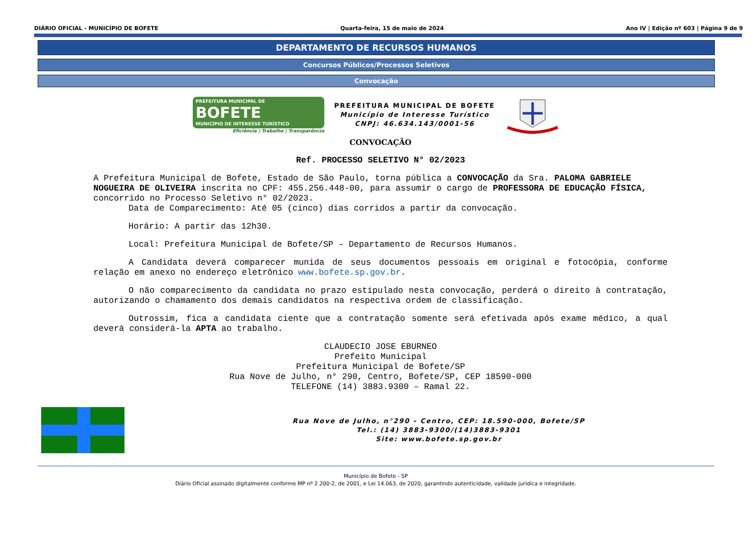DIÁRIO OFICIAL - MUNICÍPIO DE BOFETE Quarta-feira, 15 de maio de 2024 Ano IV | Edição nº 603 | Página 9 de 9
DEPARTAMENTO DE RECURSOS HUMANOS
Concursos Públicos/Processos Seletivos
Convocação
PREFEITURA MUNICIPAL DE
BOFETE
MUNICÍPIO DE INTERESSE TURÍSTICO
Eficiência | Trabalho | Transparência
PREFEITURA MUNICIPAL DE BOFETE
Município de Interesse Turístico
CNPJ: 46.634.143/0001-56
CONVOCAÇÃO
Ref. PROCESSO SELETIVO N° 02/2023
A Prefeitura Municipal de Bofete, Estado de São Paulo, torna pública a CONVOCAÇÃO da Sra. PALOMA GABRIELE NOGUEIRA DE OLIVEIRA inscrita no CPF: 455.256.448-00, para assumir o cargo de PROFESSORA DE EDUCAÇÃO FÍSICA, concorrido no Processo Seletivo n° 02/2023.
Data de Comparecimento: Até 05 (cinco) dias corridos a partir da convocação.
Horário: A partir das 12h30.
Local: Prefeitura Municipal de Bofete/SP – Departamento de Recursos Humanos.
A Candidata deverá comparecer munida de seus documentos pessoais em original e fotocópia, conforme relação em anexo no endereço eletrônico www.bofete.sp.gov.br.
O não comparecimento da candidata no prazo estipulado nesta convocação, perderá o direito à contratação, autorizando o chamamento dos demais candidatos na respectiva ordem de classificação.
Outrossim, fica a candidata ciente que a contratação somente será efetivada após exame médico, a qual deverá considerá-la APTA ao trabalho.
CLAUDECIO JOSE EBURNEO
Prefeito Municipal
Prefeitura Municipal de Bofete/SP
Rua Nove de Julho, n° 290, Centro, Bofete/SP, CEP 18590-000
TELEFONE (14) 3883.9300 – Ramal 22.
Rua Nove de Julho, n°290 - Centro, CEP: 18.590-000, Bofete/SP
Tel.: (14) 3883-9300/(14)3883-9301
Site: www.bofete.sp.gov.br
Município de Bofete - SP
Diário Oficial assinado digitalmente conforme MP nº 2.200-2, de 2001, e Lei 14.063, de 2020, garantindo autenticidade, validade jurídica e integridade.